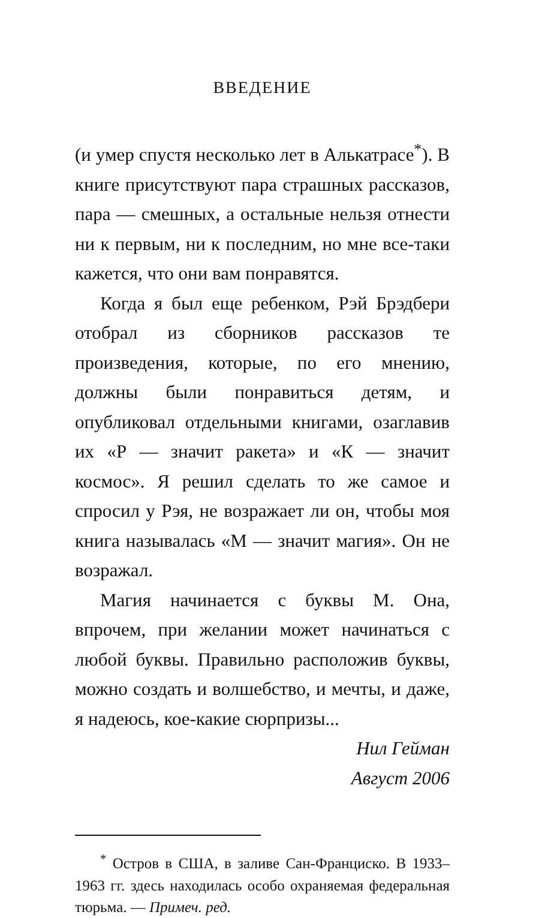ВВЕДЕНИЕ
(и умер спустя несколько лет в Алькатрасе<sup>*</sup>). В книге присутствуют пара страшных рассказов, пара — смешных, а остальные нельзя отнести ни к первым, ни к последним, но мне все-таки кажется, что они вам понравятся.
Когда я был еще ребенком, Рэй Брэдбери отобрал из сборников рассказов те произведения, которые, по его мнению, должны были понравиться детям, и опубликовал отдельными книгами, озаглавив их «Р — значит ракета» и «К — значит космос». Я решил сделать то же самое и спросил у Рэя, не возражает ли он, чтобы моя книга называлась «М — значит магия». Он не возражал.
Магия начинается с буквы М. Она, впрочем, при желании может начинаться с любой буквы. Правильно расположив буквы, можно создать и волшебство, и мечты, и даже, я надеюсь, кое-какие сюрпризы...
Нил Гейман
Август 2006
<sup>*</sup> Остров в США, в заливе Сан-Франциско. В 1933–1963 гг. здесь находилась особо охраняемая федеральная тюрьма. — Примеч. ред.